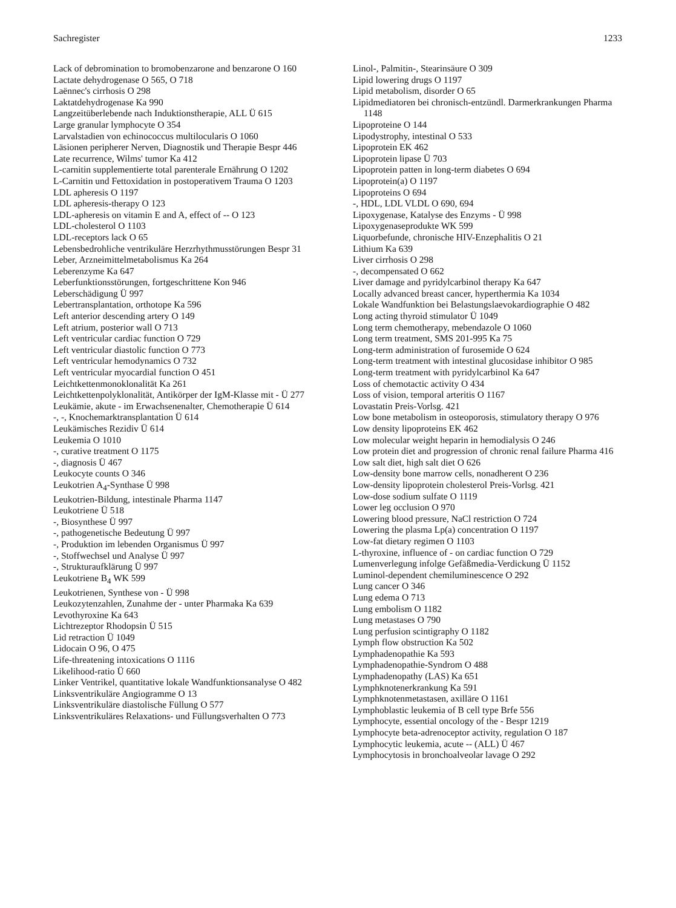Sachregister 1233
Lack of debromination to bromobenzarone and benzarone O 160
Lactate dehydrogenase O 565, O 718
Laënnec's cirrhosis O 298
Laktatdehydrogenase Ka 990
Langzeitüberlebende nach Induktionstherapie, ALL Ü 615
Large granular lymphocyte O 354
Larvalstadien von echinococcus multilocularis O 1060
Läsionen peripherer Nerven, Diagnostik und Therapie Bespr 446
Late recurrence, Wilms' tumor Ka 412
L-carnitin supplementierte total parenterale Ernährung O 1202
L-Carnitin und Fettoxidation in postoperativem Trauma O 1203
LDL apheresis O 1197
LDL apheresis-therapy O 123
LDL-apheresis on vitamin E and A, effect of -- O 123
LDL-cholesterol O 1103
LDL-receptors lack O 65
Lebensbedrohliche ventrikuläre Herzrhythmusstörungen Bespr 31
Leber, Arzneimittelmetabolismus Ka 264
Leberenzyme Ka 647
Leberfunktionsstörungen, fortgeschrittene Kon 946
Leberschädigung Ü 997
Lebertransplantation, orthotope Ka 596
Left anterior descending artery O 149
Left atrium, posterior wall O 713
Left ventricular cardiac function O 729
Left ventricular diastolic function O 773
Left ventricular hemodynamics O 732
Left ventricular myocardial function O 451
Leichtkettenmonoklonalität Ka 261
Leichtkettenpolyklonalität, Antikörper der IgM-Klasse mit - Ü 277
Leukämie, akute - im Erwachsenenalter, Chemotherapie Ü 614
-, -, Knochemarktransplantation Ü 614
Leukämisches Rezidiv Ü 614
Leukemia O 1010
-, curative treatment O 1175
-, diagnosis Ü 467
Leukocyte counts O 346
Leukotrien A<sub>4</sub>-Synthase Ü 998
Leukotrien-Bildung, intestinale Pharma 1147
Leukotriene Ü 518
-, Biosynthese Ü 997
-, pathogenetische Bedeutung Ü 997
-, Produktion im lebenden Organismus Ü 997
-, Stoffwechsel und Analyse Ü 997
-, Strukturaufklärung Ü 997
Leukotriene B<sub>4</sub> WK 599
Leukotrienen, Synthese von - Ü 998
Leukozytenzahlen, Zunahme der - unter Pharmaka Ka 639
Levothyroxine Ka 643
Lichtrezeptor Rhodopsin Ü 515
Lid retraction Ü 1049
Lidocain O 96, O 475
Life-threatening intoxications O 1116
Likelihood-ratio Ü 660
Linker Ventrikel, quantitative lokale Wandfunktionsanalyse O 482
Linksventrikuläre Angiogramme O 13
Linksventrikuläre diastolische Füllung O 577
Linksventrikuläres Relaxations- und Füllungsverhalten O 773
Linol-, Palmitin-, Stearinsäure O 309
Lipid lowering drugs O 1197
Lipid metabolism, disorder O 65
Lipidmediatoren bei chronisch-entzündl. Darmerkrankungen Pharma 1148
Lipoproteine O 144
Lipodystrophy, intestinal O 533
Lipoprotein EK 462
Lipoprotein lipase Ü 703
Lipoprotein patten in long-term diabetes O 694
Lipoprotein(a) O 1197
Lipoproteins O 694
-, HDL, LDL VLDL O 690, 694
Lipoxygenase, Katalyse des Enzyms - Ü 998
Lipoxygenaseprodukte WK 599
Liquorbefunde, chronische HIV-Enzephalitis O 21
Lithium Ka 639
Liver cirrhosis O 298
-, decompensated O 662
Liver damage and pyridylcarbinol therapy Ka 647
Locally advanced breast cancer, hyperthermia Ka 1034
Lokale Wandfunktion bei Belastungslaevokardiographie O 482
Long acting thyroid stimulator Ü 1049
Long term chemotherapy, mebendazole O 1060
Long term treatment, SMS 201-995 Ka 75
Long-term administration of furosemide O 624
Long-term treatment with intestinal glucosidase inhibitor O 985
Long-term treatment with pyridylcarbinol Ka 647
Loss of chemotactic activity O 434
Loss of vision, temporal arteritis O 1167
Lovastatin Preis-Vorlsg. 421
Low bone metabolism in osteoporosis, stimulatory therapy O 976
Low density lipoproteins EK 462
Low molecular weight heparin in hemodialysis O 246
Low protein diet and progression of chronic renal failure Pharma 416
Low salt diet, high salt diet O 626
Low-density bone marrow cells, nonadherent O 236
Low-density lipoprotein cholesterol Preis-Vorlsg. 421
Low-dose sodium sulfate O 1119
Lower leg occlusion O 970
Lowering blood pressure, NaCl restriction O 724
Lowering the plasma Lp(a) concentration O 1197
Low-fat dietary regimen O 1103
L-thyroxine, influence of - on cardiac function O 729
Lumenverlegung infolge Gefäßmedia-Verdickung Ü 1152
Luminol-dependent chemiluminescence O 292
Lung cancer O 346
Lung edema O 713
Lung embolism O 1182
Lung metastases O 790
Lung perfusion scintigraphy O 1182
Lymph flow obstruction Ka 502
Lymphadenopathie Ka 593
Lymphadenopathie-Syndrom O 488
Lymphadenopathy (LAS) Ka 651
Lymphknotenerkrankung Ka 591
Lymphknotenmetastasen, axilläre O 1161
Lymphoblastic leukemia of B cell type Brfe 556
Lymphocyte, essential oncology of the - Bespr 1219
Lymphocyte beta-adrenoceptor activity, regulation O 187
Lymphocytic leukemia, acute -- (ALL) Ü 467
Lymphocytosis in bronchoalveolar lavage O 292